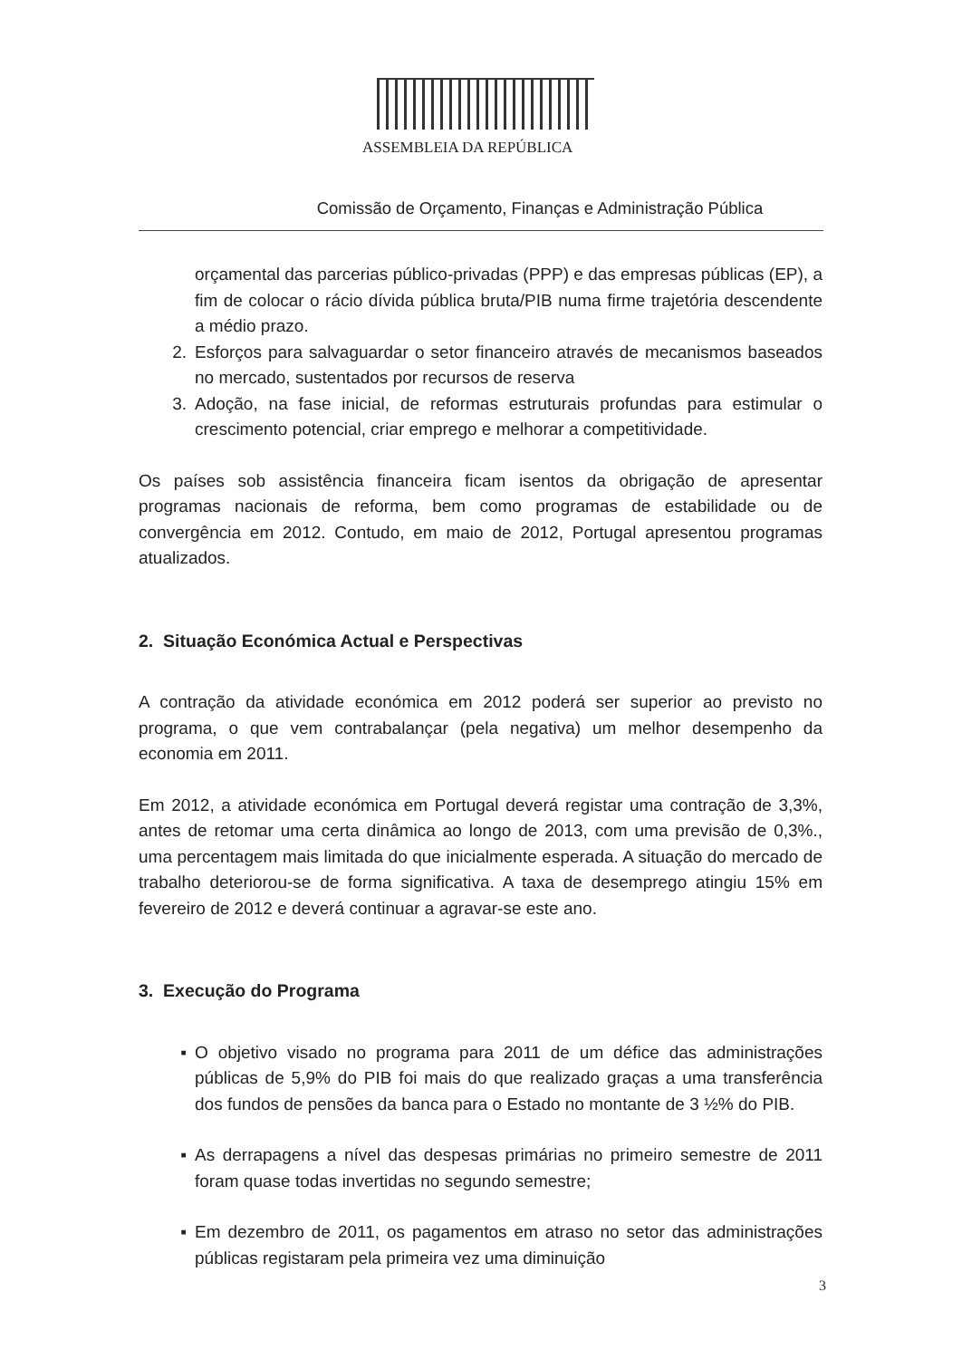ASSEMBLEIA DA REPÚBLICA
Comissão de Orçamento, Finanças e Administração Pública
orçamental das parcerias público-privadas (PPP) e das empresas públicas (EP), a fim de colocar o rácio dívida pública bruta/PIB numa firme trajetória descendente a médio prazo.
2. Esforços para salvaguardar o setor financeiro através de mecanismos baseados no mercado, sustentados por recursos de reserva
3. Adoção, na fase inicial, de reformas estruturais profundas para estimular o crescimento potencial, criar emprego e melhorar a competitividade.
Os países sob assistência financeira ficam isentos da obrigação de apresentar programas nacionais de reforma, bem como programas de estabilidade ou de convergência em 2012. Contudo, em maio de 2012, Portugal apresentou programas atualizados.
2. Situação Económica Actual e Perspectivas
A contração da atividade económica em 2012 poderá ser superior ao previsto no programa, o que vem contrabalançar (pela negativa) um melhor desempenho da economia em 2011.
Em 2012, a atividade económica em Portugal deverá registar uma contração de 3,3%, antes de retomar uma certa dinâmica ao longo de 2013, com uma previsão de 0,3%., uma percentagem mais limitada do que inicialmente esperada. A situação do mercado de trabalho deteriorou-se de forma significativa. A taxa de desemprego atingiu 15% em fevereiro de 2012 e deverá continuar a agravar-se este ano.
3. Execução do Programa
▪ O objetivo visado no programa para 2011 de um défice das administrações públicas de 5,9% do PIB foi mais do que realizado graças a uma transferência dos fundos de pensões da banca para o Estado no montante de 3 ½% do PIB.
▪ As derrapagens a nível das despesas primárias no primeiro semestre de 2011 foram quase todas invertidas no segundo semestre;
▪ Em dezembro de 2011, os pagamentos em atraso no setor das administrações públicas registaram pela primeira vez uma diminuição
3